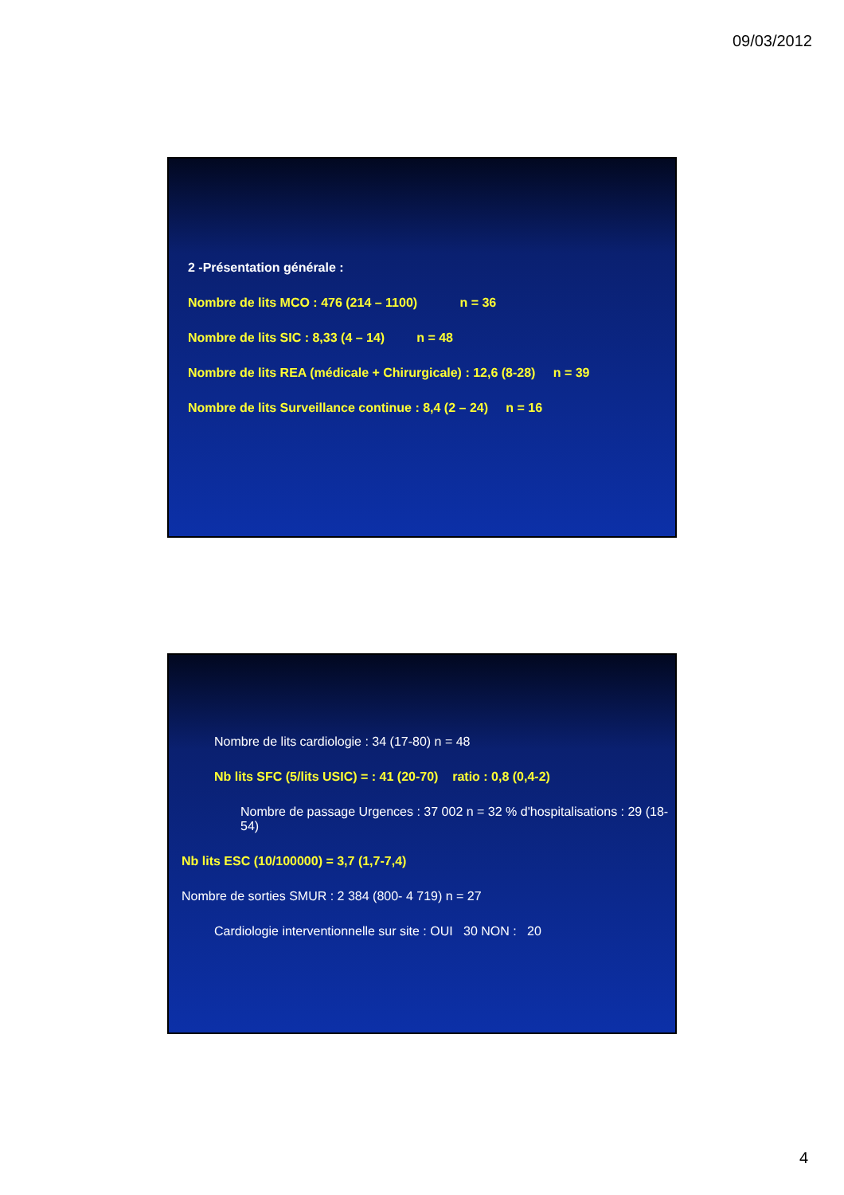09/03/2012
2 -Présentation générale :
Nombre de lits MCO : 476 (214 – 1100) n = 36
Nombre de lits SIC : 8,33 (4 – 14) n = 48
Nombre de lits REA (médicale + Chirurgicale) : 12,6 (8-28) n = 39
Nombre de lits Surveillance continue : 8,4 (2 – 24) n = 16
Nombre de lits cardiologie : 34 (17-80) n = 48
Nb lits SFC (5/lits USIC) = : 41 (20-70) ratio : 0,8 (0,4-2)
Nombre de passage Urgences : 37 002 n = 32 % d'hospitalisations : 29 (18-54)
Nb lits ESC (10/100000) = 3,7 (1,7-7,4)
Nombre de sorties SMUR : 2 384 (800- 4 719) n = 27
Cardiologie interventionnelle sur site : OUI 30 NON : 20
4